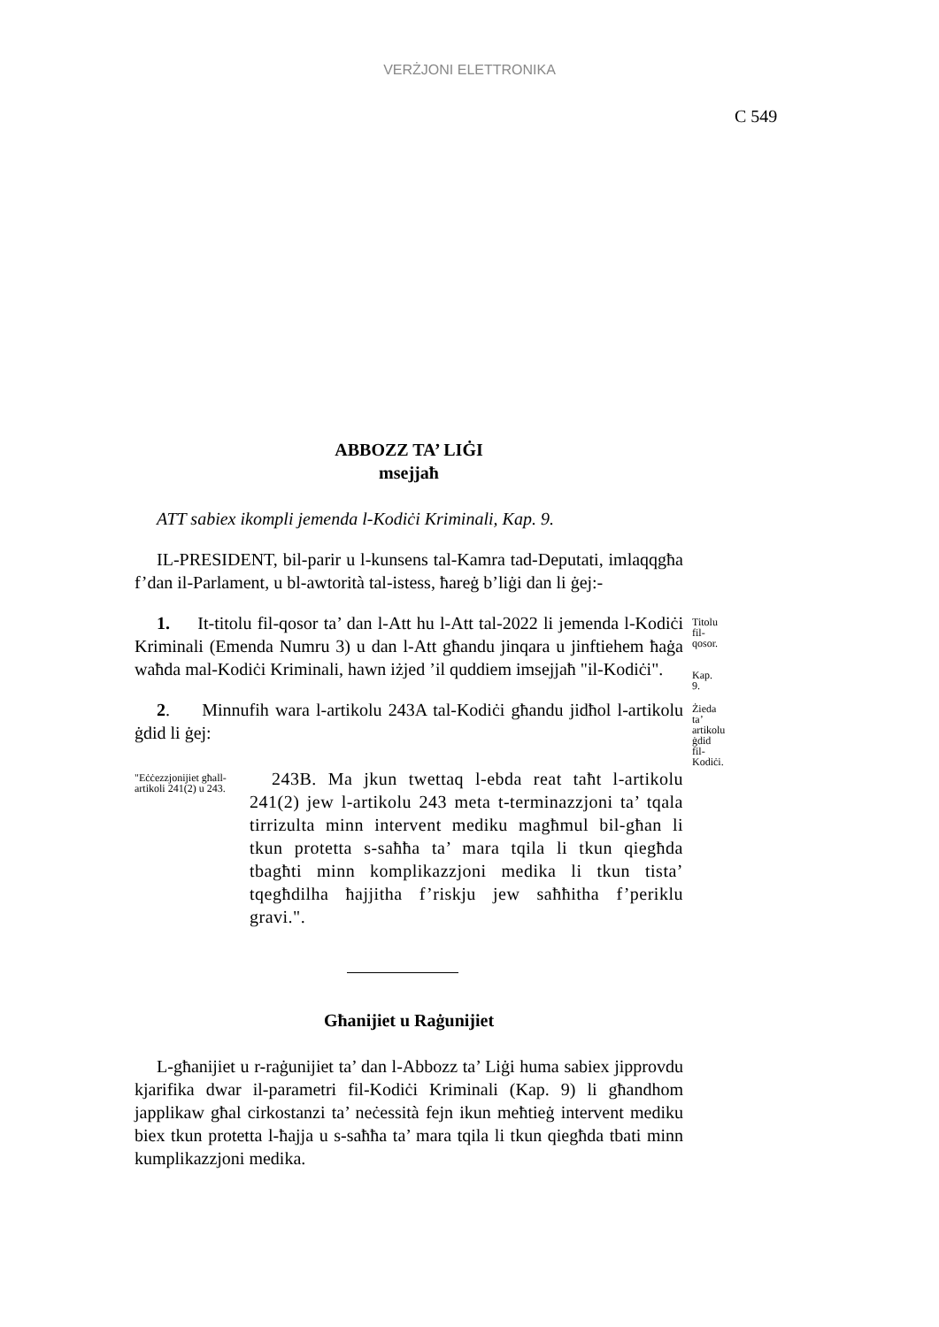VERŻJONI ELETTRONIKA
C 549
ABBOZZ TA’ LIĠI
msejjaħ
ATT sabiex ikompli jemenda l-Kodiċi Kriminali, Kap. 9.
IL-PRESIDENT, bil-parir u l-kunsens tal-Kamra tad-Deputati, imlaqqgħa f’dan il-Parlament, u bl-awtorità tal-istess, ħareġ b’liġi dan li ġej:-
1. It-titolu fil-qosor ta’ dan l-Att hu l-Att tal-2022 li jemenda l-Kodiċi Kriminali (Emenda Numru 3) u dan l-Att għandu jinqara u jinftiehem ħaġa waħda mal-Kodiċi Kriminali, hawn iżjed ’il quddiem imsejjaħ "il-Kodiċi".
Titolu fil-qosor.
Kap. 9.
2. Minnufih wara l-artikolu 243A tal-Kodiċi għandu jidħol l-artikolu ġdid li ġej:
Żieda ta’ artikolu ġdid fil-Kodiċi.
"Eċċezzjonijiet għall-artikoli 241(2) u 243.
243B. Ma jkun twettaq l-ebda reat taħt l-artikolu 241(2) jew l-artikolu 243 meta t-terminazzjoni ta’ tqala tirrizulta minn intervent mediku magħmul bil-għan li tkun protetta s-saħħa ta’ mara tqila li tkun qiegħda tbagħti minn komplikazzjoni medika li tkun tista’ tqegħdilha ħajjitha f’riskju jew saħħitha f’periklu gravi.".
Għanijiet u Raġunijiet
L-għanijiet u r-raġunijiet ta’ dan l-Abbozz ta’ Liġi huma sabiex jipprovdu kjarifika dwar il-parametri fil-Kodiċi Kriminali (Kap. 9) li għandhom japplikaw għal cirkostanzi ta’ neċessità fejn ikun meħtieġ intervent mediku biex tkun protetta l-ħajja u s-saħħa ta’ mara tqila li tkun qiegħda tbati minn kumplikazzjoni medika.